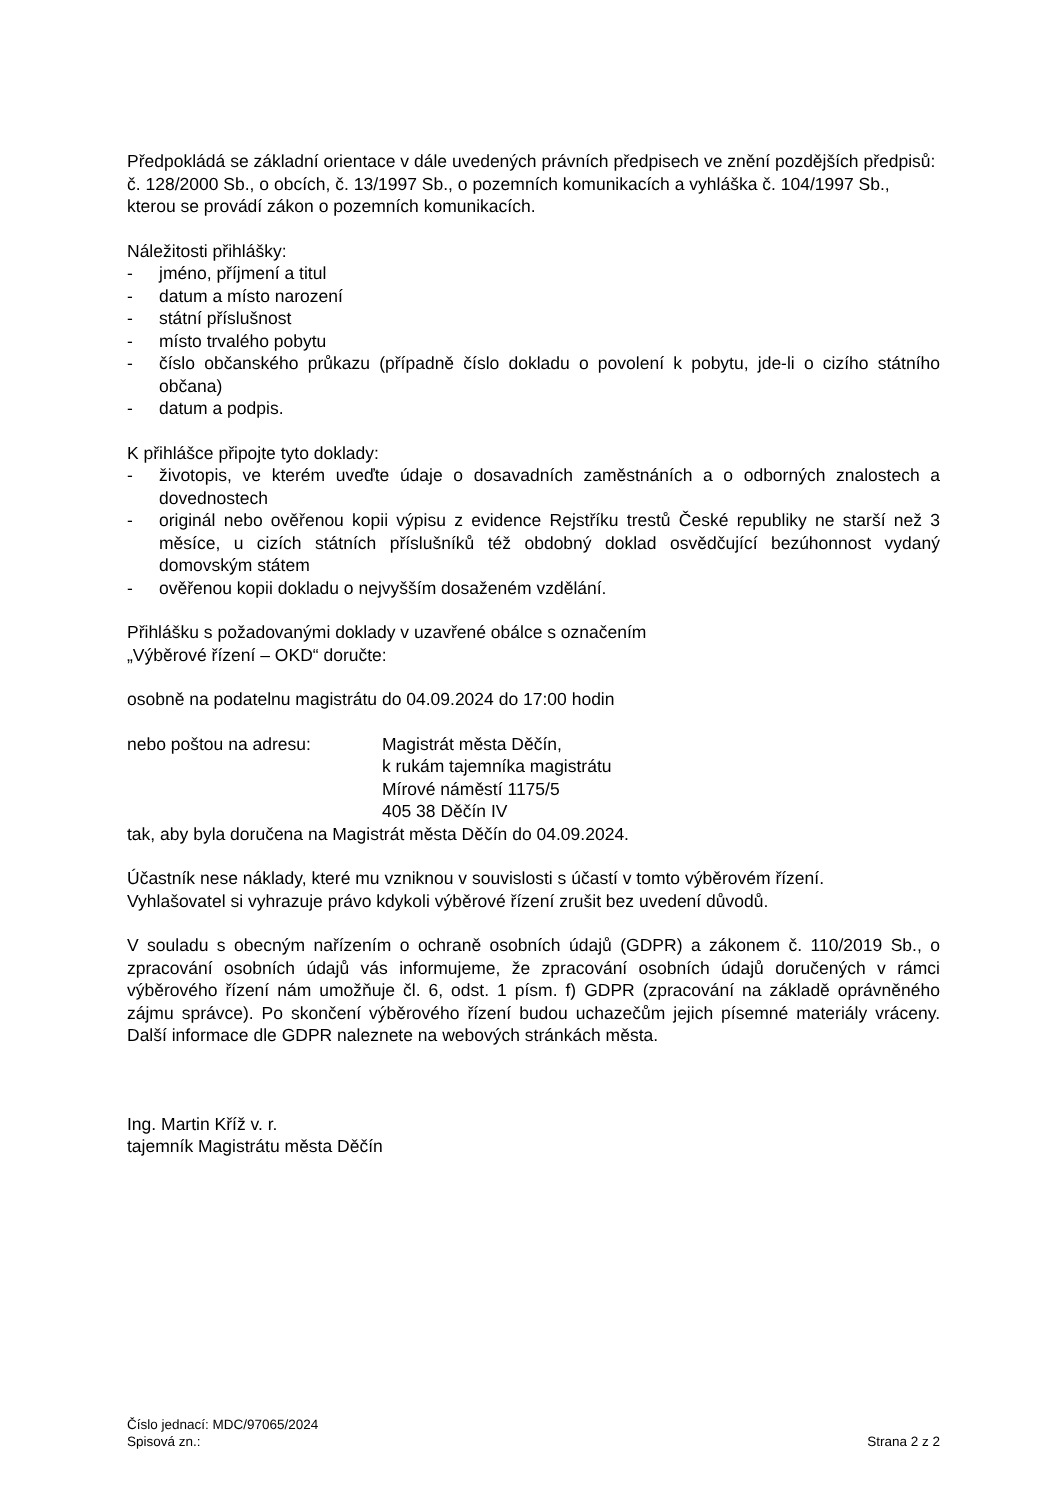Předpokládá se základní orientace v dále uvedených právních předpisech ve znění pozdějších předpisů:
č. 128/2000 Sb., o obcích, č. 13/1997 Sb., o pozemních komunikacích a vyhláška č. 104/1997 Sb., kterou se provádí zákon o pozemních komunikacích.
Náležitosti přihlášky:
- jméno, příjmení a titul
- datum a místo narození
- státní příslušnost
- místo trvalého pobytu
- číslo občanského průkazu (případně číslo dokladu o povolení k pobytu, jde-li o cizího státního občana)
- datum a podpis.
K přihlášce připojte tyto doklady:
- životopis, ve kterém uveďte údaje o dosavadních zaměstnáních a o odborných znalostech a dovednostech
- originál nebo ověřenou kopii výpisu z evidence Rejstříku trestů České republiky ne starší než 3 měsíce, u cizích státních příslušníků též obdobný doklad osvědčující bezúhonnost vydaný domovským státem
- ověřenou kopii dokladu o nejvyšším dosaženém vzdělání.
Přihlášku s požadovanými doklady v uzavřené obálce s označením
„Výběrové řízení – OKD“ doručte:
osobně na podatelnu magistrátu do 04.09.2024 do 17:00 hodin
nebo poštou na adresu: Magistrát města Děčín,
k rukám tajemníka magistrátu
Mírové náměstí 1175/5
405 38 Děčín IV
tak, aby byla doručena na Magistrát města Děčín do 04.09.2024.
Účastník nese náklady, které mu vzniknou v souvislosti s účastí v tomto výběrovém řízení.
Vyhlašovatel si vyhrazuje právo kdykoli výběrové řízení zrušit bez uvedení důvodů.
V souladu s obecným nařízením o ochraně osobních údajů (GDPR) a zákonem č. 110/2019 Sb., o zpracování osobních údajů vás informujeme, že zpracování osobních údajů doručených v rámci výběrového řízení nám umožňuje čl. 6, odst. 1 písm. f) GDPR (zpracování na základě oprávněného zájmu správce). Po skončení výběrového řízení budou uchazečům jejich písemné materiály vráceny. Další informace dle GDPR naleznete na webových stránkách města.
Ing. Martin Kříž v. r.
tajemník Magistrátu města Děčín
Číslo jednací: MDC/97065/2024
Spisová zn.: Strana 2 z 2